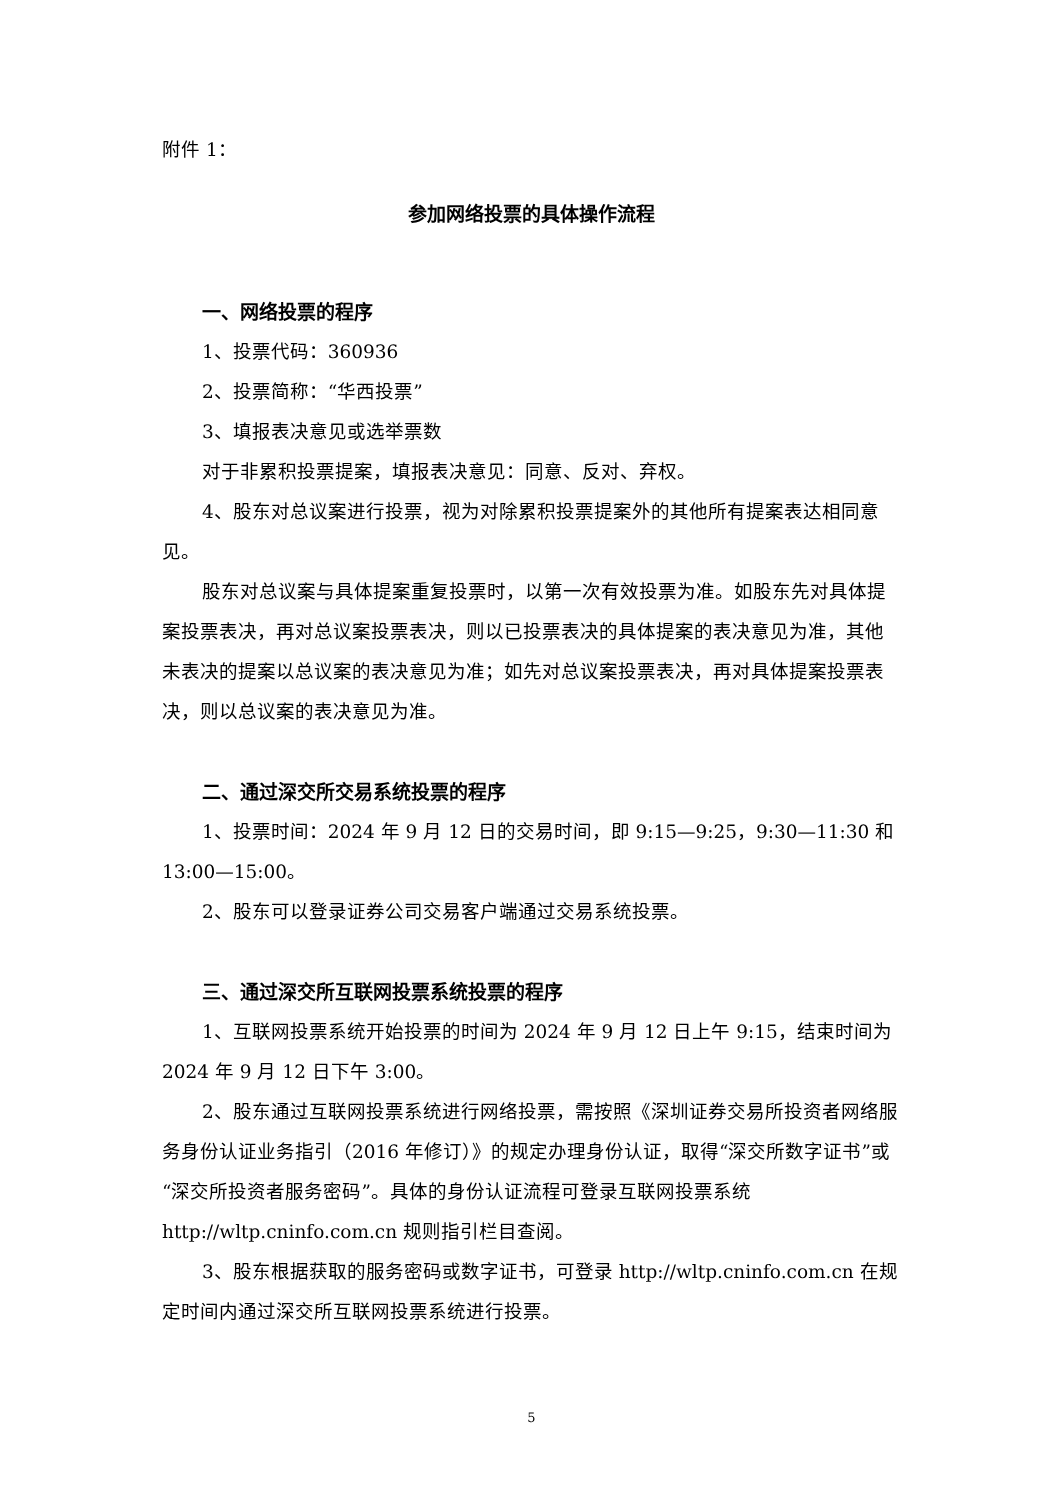附件 1：
参加网络投票的具体操作流程
一、网络投票的程序
1、投票代码：360936
2、投票简称：“华西投票”
3、填报表决意见或选举票数
对于非累积投票提案，填报表决意见：同意、反对、弃权。
4、股东对总议案进行投票，视为对除累积投票提案外的其他所有提案表达相同意见。
股东对总议案与具体提案重复投票时，以第一次有效投票为准。如股东先对具体提案投票表决，再对总议案投票表决，则以已投票表决的具体提案的表决意见为准，其他未表决的提案以总议案的表决意见为准；如先对总议案投票表决，再对具体提案投票表决，则以总议案的表决意见为准。
二、通过深交所交易系统投票的程序
1、投票时间：2024 年 9 月 12 日的交易时间，即 9:15—9:25，9:30—11:30 和 13:00—15:00。
2、股东可以登录证券公司交易客户端通过交易系统投票。
三、通过深交所互联网投票系统投票的程序
1、互联网投票系统开始投票的时间为 2024 年 9 月 12 日上午 9:15，结束时间为 2024 年 9 月 12 日下午 3:00。
2、股东通过互联网投票系统进行网络投票，需按照《深圳证券交易所投资者网络服务身份认证业务指引（2016 年修订）》的规定办理身份认证，取得“深交所数字证书”或“深交所投资者服务密码”。具体的身份认证流程可登录互联网投票系统 http://wltp.cninfo.com.cn 规则指引栏目查阅。
3、股东根据获取的服务密码或数字证书，可登录 http://wltp.cninfo.com.cn 在规定时间内通过深交所互联网投票系统进行投票。
5